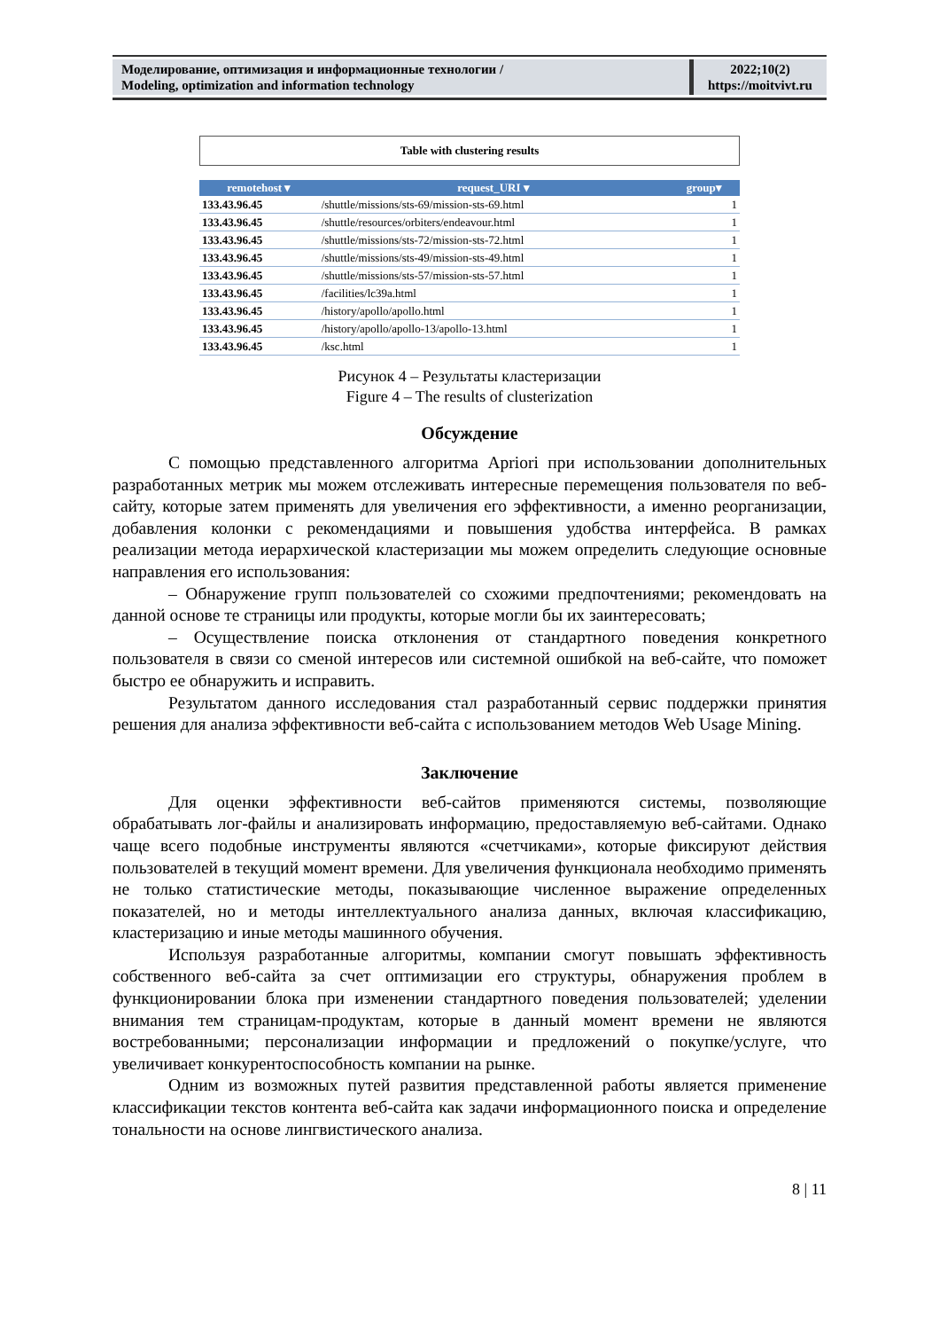Моделирование, оптимизация и информационные технологии /
Modeling, optimization and information technology
2022;10(2)
https://moitvivt.ru
Table with clustering results
| remotehost ▾ | request_URI ▾ | group▾ |
| --- | --- | --- |
| 133.43.96.45 | /shuttle/missions/sts-69/mission-sts-69.html | 1 |
| 133.43.96.45 | /shuttle/resources/orbiters/endeavour.html | 1 |
| 133.43.96.45 | /shuttle/missions/sts-72/mission-sts-72.html | 1 |
| 133.43.96.45 | /shuttle/missions/sts-49/mission-sts-49.html | 1 |
| 133.43.96.45 | /shuttle/missions/sts-57/mission-sts-57.html | 1 |
| 133.43.96.45 | /facilities/lc39a.html | 1 |
| 133.43.96.45 | /history/apollo/apollo.html | 1 |
| 133.43.96.45 | /history/apollo/apollo-13/apollo-13.html | 1 |
| 133.43.96.45 | /ksc.html | 1 |
Рисунок 4 – Результаты кластеризации
Figure 4 – The results of clusterization
Обсуждение
С помощью представленного алгоритма Apriori при использовании дополнительных разработанных метрик мы можем отслеживать интересные перемещения пользователя по веб-сайту, которые затем применять для увеличения его эффективности, а именно реорганизации, добавления колонки с рекомендациями и повышения удобства интерфейса. В рамках реализации метода иерархической кластеризации мы можем определить следующие основные направления его использования:
– Обнаружение групп пользователей со схожими предпочтениями; рекомендовать на данной основе те страницы или продукты, которые могли бы их заинтересовать;
– Осуществление поиска отклонения от стандартного поведения конкретного пользователя в связи со сменой интересов или системной ошибкой на веб-сайте, что поможет быстро ее обнаружить и исправить.
Результатом данного исследования стал разработанный сервис поддержки принятия решения для анализа эффективности веб-сайта с использованием методов Web Usage Mining.
Заключение
Для оценки эффективности веб-сайтов применяются системы, позволяющие обрабатывать лог-файлы и анализировать информацию, предоставляемую веб-сайтами. Однако чаще всего подобные инструменты являются «счетчиками», которые фиксируют действия пользователей в текущий момент времени. Для увеличения функционала необходимо применять не только статистические методы, показывающие численное выражение определенных показателей, но и методы интеллектуального анализа данных, включая классификацию, кластеризацию и иные методы машинного обучения.
Используя разработанные алгоритмы, компании смогут повышать эффективность собственного веб-сайта за счет оптимизации его структуры, обнаружения проблем в функционировании блока при изменении стандартного поведения пользователей; уделении внимания тем страницам-продуктам, которые в данный момент времени не являются востребованными; персонализации информации и предложений о покупке/услуге, что увеличивает конкурентоспособность компании на рынке.
Одним из возможных путей развития представленной работы является применение классификации текстов контента веб-сайта как задачи информационного поиска и определение тональности на основе лингвистического анализа.
8 | 11